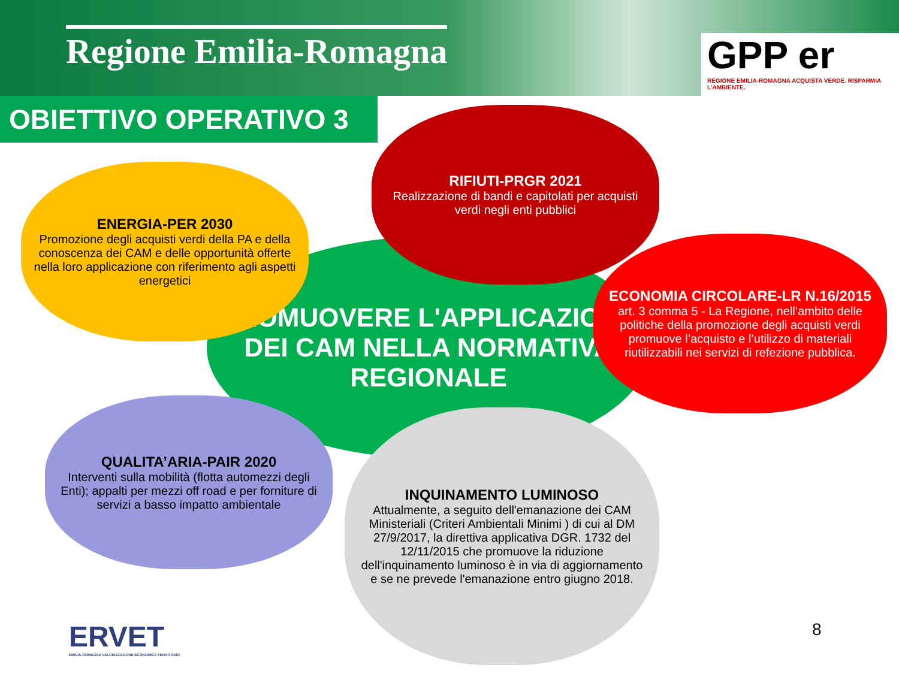Regione Emilia-Romagna
GPP er
REGIONE EMILIA-ROMAGNA ACQUISTA VERDE. RISPARMIA L'AMBIENTE.
OBIETTIVO OPERATIVO 3
PROMUOVERE L'APPLICAZIONE DEI CAM NELLA NORMATIVA REGIONALE
ENERGIA-PER 2030
Promozione degli acquisti verdi della PA e della conoscenza dei CAM e delle opportunità offerte nella loro applicazione con riferimento agli aspetti energetici
RIFIUTI-PRGR 2021
Realizzazione di bandi e capitolati per acquisti verdi negli enti pubblici
ECONOMIA CIRCOLARE-LR N.16/2015
art. 3 comma 5 - La Regione, nell’ambito delle politiche della promozione degli acquisti verdi promuove l’acquisto e l’utilizzo di materiali riutilizzabili nei servizi di refezione pubblica.
QUALITA’ARIA-PAIR 2020
Interventi sulla mobilità (flotta automezzi degli Enti); appalti per mezzi off road e per forniture di servizi a basso impatto ambientale
INQUINAMENTO LUMINOSO
Attualmente, a seguito dell'emanazione dei CAM Ministeriali (Criteri Ambientali Minimi ) di cui al DM 27/9/2017, la direttiva applicativa DGR. 1732 del 12/11/2015 che promuove la riduzione dell'inquinamento luminoso è in via di aggiornamento e se ne prevede l'emanazione entro giugno 2018.
ERVET
EMILIA-ROMAGNA VALORIZZAZIONE ECONOMICA TERRITORIO
8